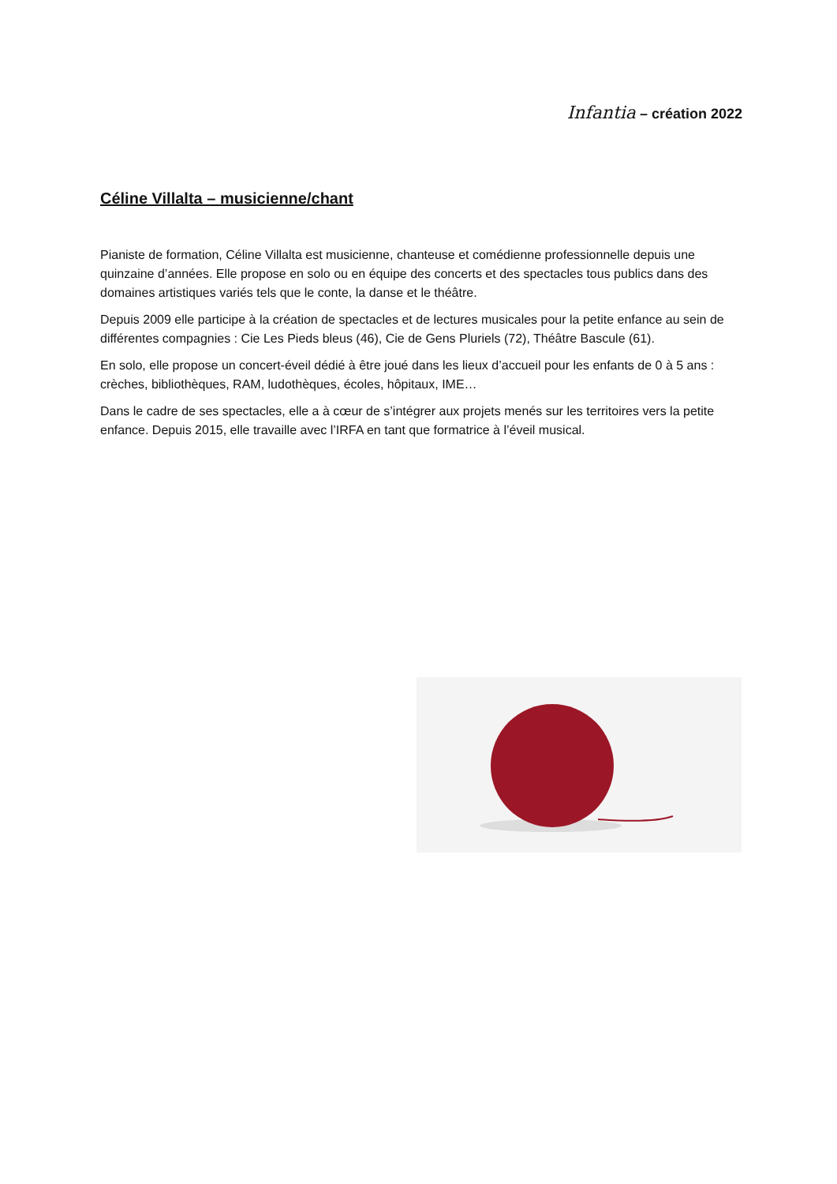Infantia – création 2022
Céline Villalta – musicienne/chant
Pianiste de formation, Céline Villalta est musicienne, chanteuse et comédienne professionnelle depuis une quinzaine d’années. Elle propose en solo ou en équipe des concerts et des spectacles tous publics dans des domaines artistiques variés tels que le conte, la danse et le théâtre.
Depuis 2009 elle participe à la création de spectacles et de lectures musicales pour la petite enfance au sein de différentes compagnies : Cie Les Pieds bleus (46), Cie de Gens Pluriels (72), Théâtre Bascule (61).
En solo, elle propose un concert-éveil dédié à être joué dans les lieux d’accueil pour les enfants de 0 à 5 ans : crèches, bibliothèques, RAM, ludothèques, écoles, hôpitaux, IME…
Dans le cadre de ses spectacles, elle a à cœur de s’intégrer aux projets menés sur les territoires vers la petite enfance. Depuis 2015, elle travaille avec l’IRFA en tant que formatrice à l’éveil musical.